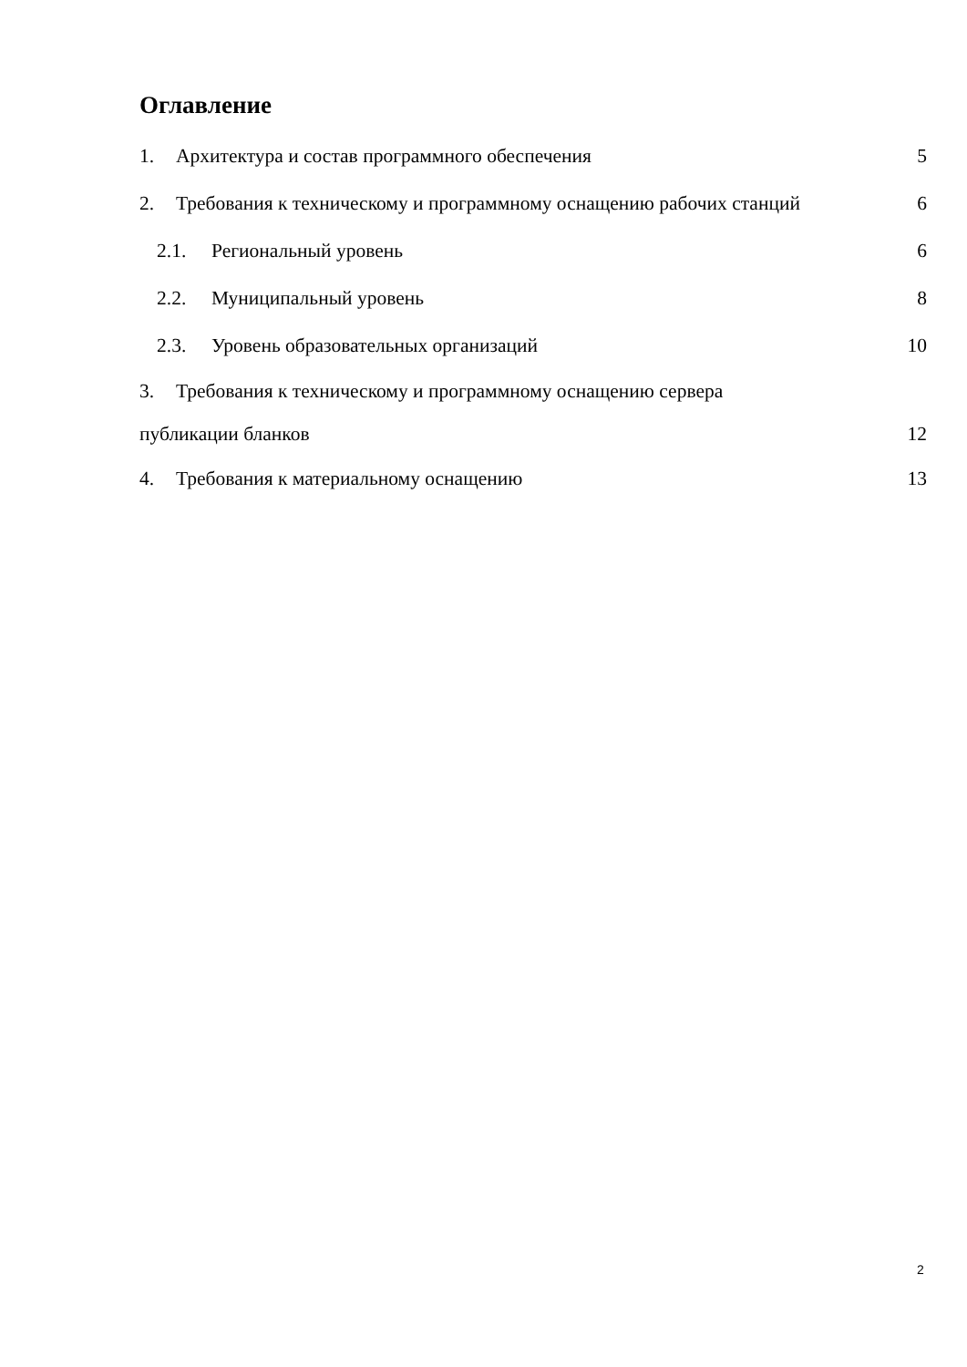Оглавление
1. Архитектура и состав программного обеспечения 5
2. Требования к техническому и программному оснащению рабочих станций 6
2.1. Региональный уровень 6
2.2. Муниципальный уровень 8
2.3. Уровень образовательных организаций 10
3. Требования к техническому и программному оснащению сервера
публикации бланков 12
4. Требования к материальному оснащению 13
2